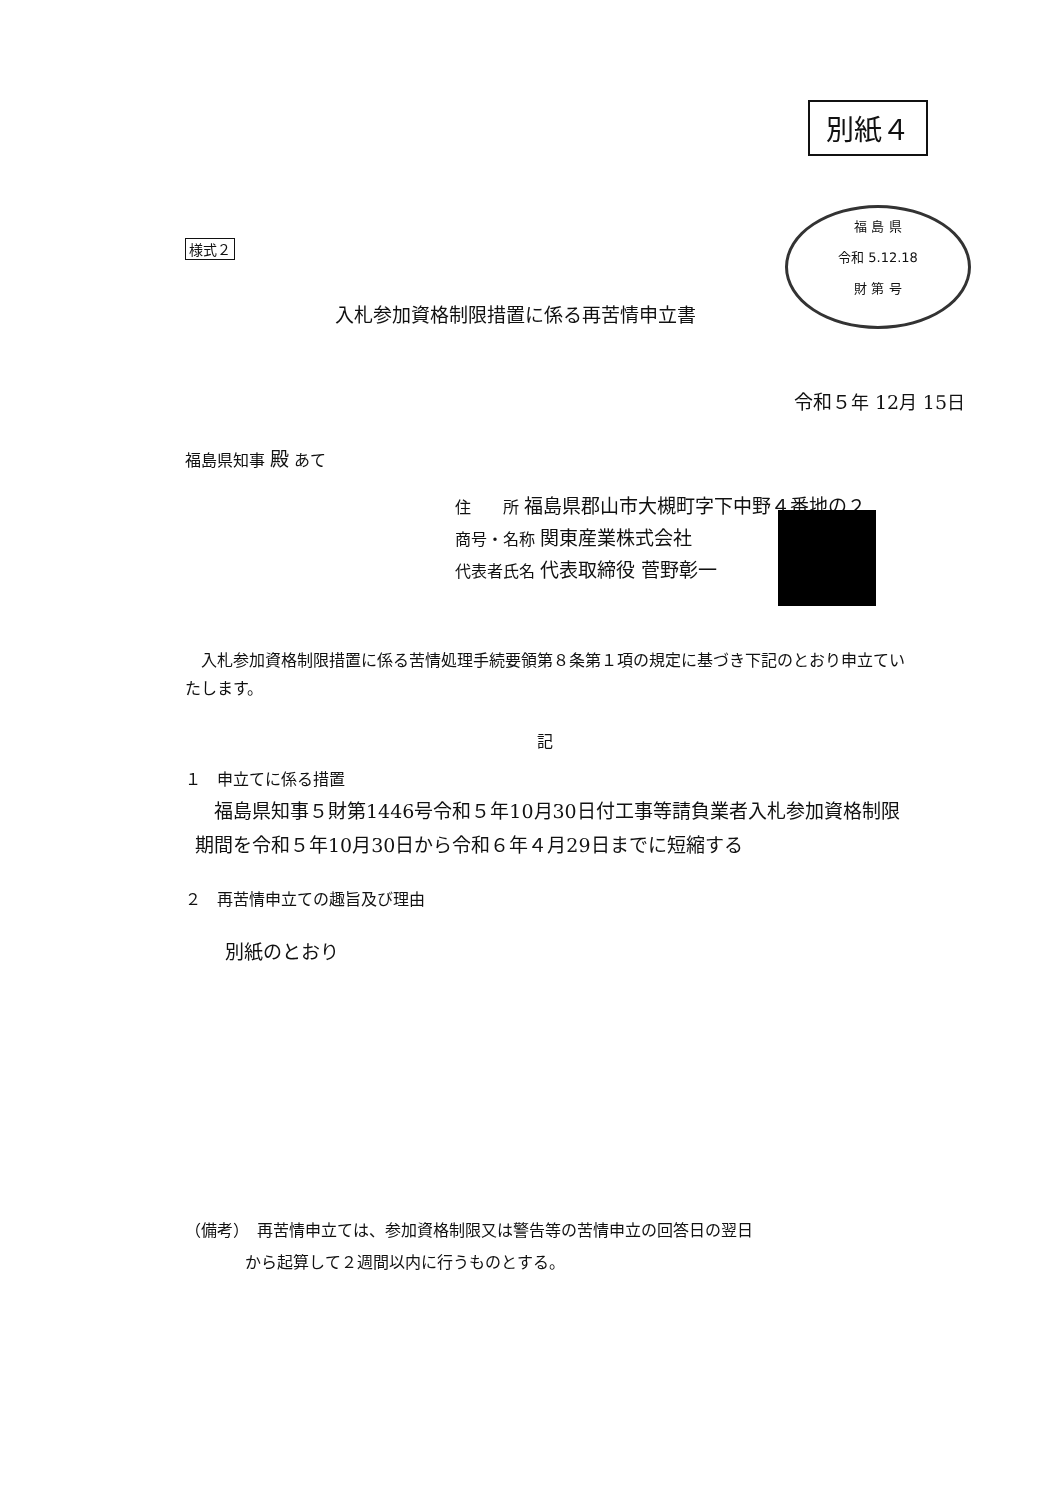別紙４
福 島 県
令和 5.12.18
財 第 号
様式２
入札参加資格制限措置に係る再苦情申立書
令和５年 12月 15日
福島県知事 殿 あて
住　　所 福島県郡山市大槻町字下中野４番地の２
商号・名称 関東産業株式会社
代表者氏名 代表取締役 菅野彰一
　入札参加資格制限措置に係る苦情処理手続要領第８条第１項の規定に基づき下記のとおり申立ていたします。
記
１　申立てに係る措置
　福島県知事５財第1446号令和５年10月30日付工事等請負業者入札参加資格制限期間を令和５年10月30日から令和６年４月29日までに短縮する
２　再苦情申立ての趣旨及び理由
別紙のとおり
（備考）　再苦情申立ては、参加資格制限又は警告等の苦情申立の回答日の翌日
から起算して２週間以内に行うものとする。